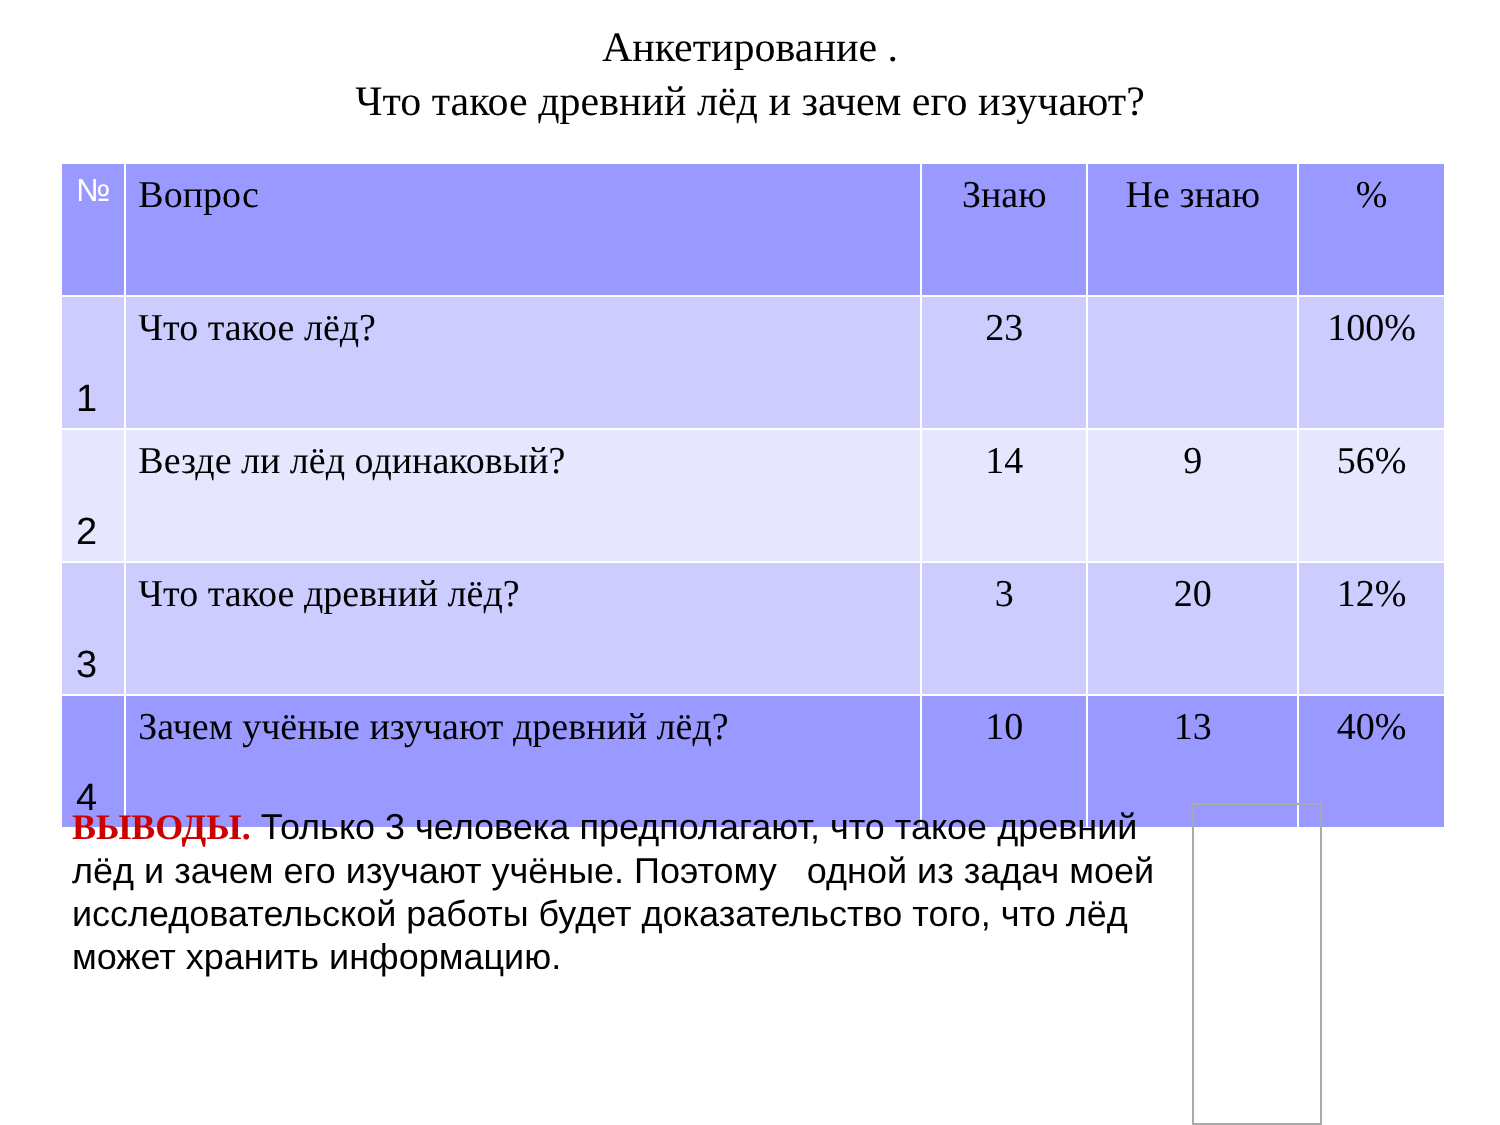Анкетирование .
Что такое древний лёд и зачем его изучают?
| № | Вопрос | Знаю | Не знаю | % |
| --- | --- | --- | --- | --- |
| 1 | Что такое лёд? | 23 | | 100% |
| 2 | Везде ли лёд одинаковый? | 14 | 9 | 56% |
| 3 | Что такое древний лёд? | 3 | 20 | 12% |
| 4 | Зачем учёные изучают древний лёд? | 10 | 13 | 40% |
ВЫВОДЫ. Только 3 человека предполагают, что такое древний лёд и зачем его изучают учёные. Поэтому одной из задач моей исследовательской работы будет доказательство того, что лёд может хранить информацию.